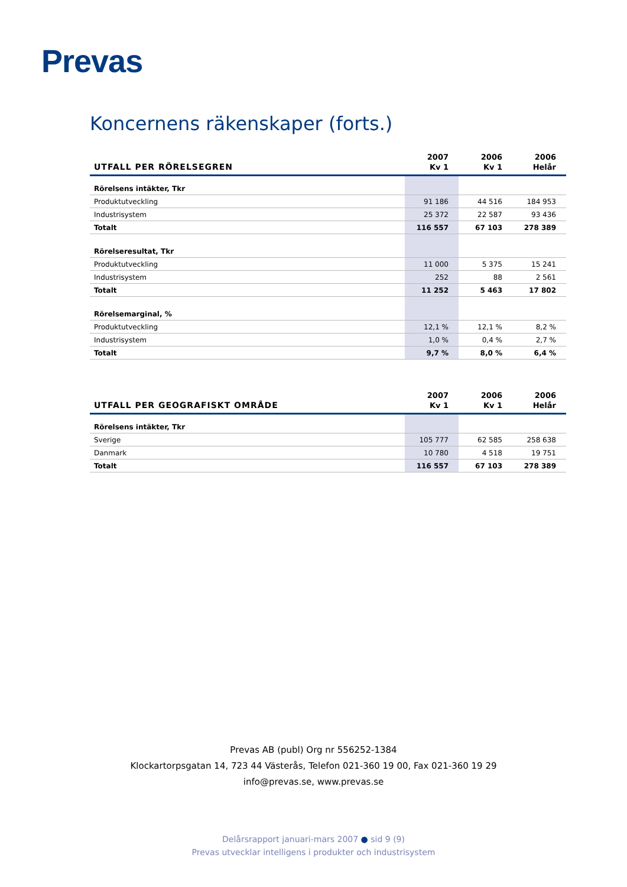Prevas
Koncernens räkenskaper (forts.)
| UTFALL PER RÖRELSEGREN | 2007 Kv 1 | 2006 Kv 1 | 2006 Helår |
| --- | --- | --- | --- |
| Rörelsens intäkter, Tkr | | | |
| Produktutveckling | 91 186 | 44 516 | 184 953 |
| Industrisystem | 25 372 | 22 587 | 93 436 |
| Totalt | 116 557 | 67 103 | 278 389 |
| Rörelseresultat, Tkr | | | |
| Produktutveckling | 11 000 | 5 375 | 15 241 |
| Industrisystem | 252 | 88 | 2 561 |
| Totalt | 11 252 | 5 463 | 17 802 |
| Rörelsemarginal, % | | | |
| Produktutveckling | 12,1 % | 12,1 % | 8,2 % |
| Industrisystem | 1,0 % | 0,4 % | 2,7 % |
| Totalt | 9,7 % | 8,0 % | 6,4 % |
| UTFALL PER GEOGRAFISKT OMRÅDE | 2007 Kv 1 | 2006 Kv 1 | 2006 Helår |
| --- | --- | --- | --- |
| Rörelsens intäkter, Tkr | | | |
| Sverige | 105 777 | 62 585 | 258 638 |
| Danmark | 10 780 | 4 518 | 19 751 |
| Totalt | 116 557 | 67 103 | 278 389 |
Prevas AB (publ) Org nr 556252-1384
Klockartorpsgatan 14, 723 44 Västerås, Telefon 021-360 19 00, Fax 021-360 19 29
info@prevas.se, www.prevas.se
Delårsrapport januari-mars 2007 ● sid 9 (9)
Prevas utvecklar intelligens i produkter och industrisystem